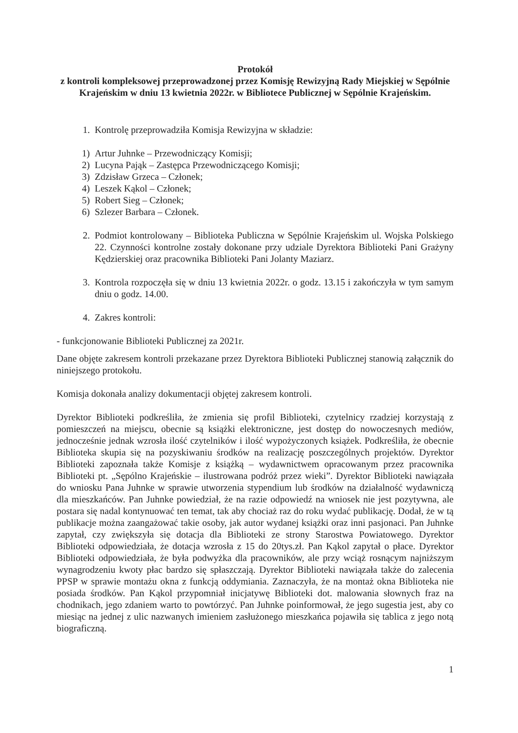Protokół
z kontroli kompleksowej przeprowadzonej przez Komisję Rewizyjną Rady Miejskiej w Sępólnie Krajeńskim w dniu 13 kwietnia 2022r. w Bibliotece Publicznej w Sępólnie Krajeńskim.
1. Kontrolę przeprowadziła Komisja Rewizyjna w składzie:
1) Artur Juhnke – Przewodniczący Komisji;
2) Lucyna Pająk – Zastępca Przewodniczącego Komisji;
3) Zdzisław Grzeca – Członek;
4) Leszek Kąkol – Członek;
5) Robert Sieg – Członek;
6) Szlezer Barbara – Członek.
2. Podmiot kontrolowany – Biblioteka Publiczna w Sępólnie Krajeńskim ul. Wojska Polskiego 22. Czynności kontrolne zostały dokonane przy udziale Dyrektora Biblioteki Pani Grażyny Kędzierskiej oraz pracownika Biblioteki Pani Jolanty Maziarz.
3. Kontrola rozpoczęła się w dniu 13 kwietnia 2022r. o godz. 13.15 i zakończyła w tym samym dniu o godz. 14.00.
4. Zakres kontroli:
- funkcjonowanie Biblioteki Publicznej za 2021r.
Dane objęte zakresem kontroli przekazane przez Dyrektora Biblioteki Publicznej stanowią załącznik do niniejszego protokołu.
Komisja dokonała analizy dokumentacji objętej zakresem kontroli.
Dyrektor Biblioteki podkreśliła, że zmienia się profil Biblioteki, czytelnicy rzadziej korzystają z pomieszczeń na miejscu, obecnie są książki elektroniczne, jest dostęp do nowoczesnych mediów, jednocześnie jednak wzrosła ilość czytelników i ilość wypożyczonych książek. Podkreśliła, że obecnie Biblioteka skupia się na pozyskiwaniu środków na realizację poszczególnych projektów. Dyrektor Biblioteki zapoznała także Komisje z książką – wydawnictwem opracowanym przez pracownika Biblioteki pt. „Sępólno Krajeńskie – ilustrowana podróż przez wieki”. Dyrektor Biblioteki nawiązała do wniosku Pana Juhnke w sprawie utworzenia stypendium lub środków na działalność wydawniczą dla mieszkańców. Pan Juhnke powiedział, że na razie odpowiedź na wniosek nie jest pozytywna, ale postara się nadal kontynuować ten temat, tak aby chociaż raz do roku wydać publikację. Dodał, że w tą publikacje można zaangażować takie osoby, jak autor wydanej książki oraz inni pasjonaci. Pan Juhnke zapytał, czy zwiększyła się dotacja dla Biblioteki ze strony Starostwa Powiatowego. Dyrektor Biblioteki odpowiedziała, że dotacja wzrosła z 15 do 20tys.zł. Pan Kąkol zapytał o płace. Dyrektor Biblioteki odpowiedziała, że była podwyżka dla pracowników, ale przy wciąż rosnącym najniższym wynagrodzeniu kwoty płac bardzo się spłaszczają. Dyrektor Biblioteki nawiązała także do zalecenia PPSP w sprawie montażu okna z funkcją oddymiania. Zaznaczyła, że na montaż okna Biblioteka nie posiada środków. Pan Kąkol przypomniał inicjatywę Biblioteki dot. malowania słownych fraz na chodnikach, jego zdaniem warto to powtórzyć. Pan Juhnke poinformował, że jego sugestia jest, aby co miesiąc na jednej z ulic nazwanych imieniem zasłużonego mieszkańca pojawiła się tablica z jego notą biograficzną.
1